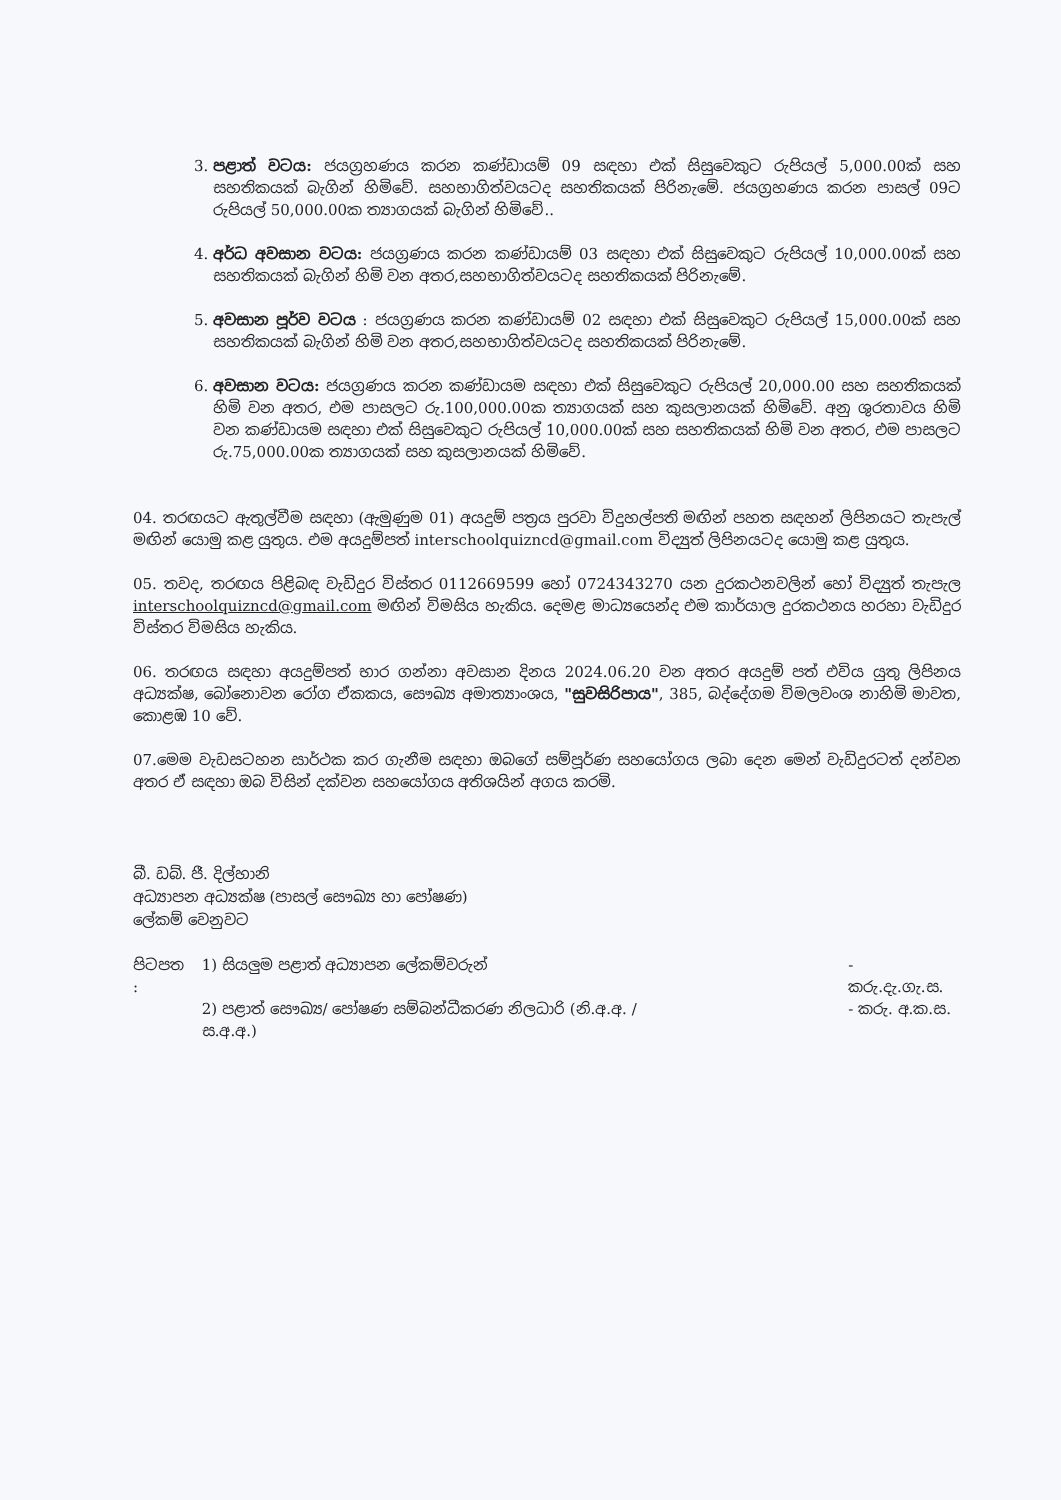3. පළාත් වටය: ජයග්‍රහණය කරන කණ්ඩායම් 09 සඳහා එක් සිසුවෙකුට රුපියල් 5,000.00ක් සහ සහතිකයක් බැගින් හිමිවේ. සහභාගිත්වයටද සහතිකයක් පිරිනැමේ. ජයග්‍රහණය කරන පාසල් 09ට රුපියල් 50,000.00ක ත්‍යාගයක් බැගින් හිමිවේ..
4. අර්ධ අවසාන වටය: ජයග්‍රණය කරන කණ්ඩායම් 03 සඳහා එක් සිසුවෙකුට රුපියල් 10,000.00ක් සහ සහතිකයක් බැගින් හිමි වන අතර,සහභාගිත්වයටද සහතිකයක් පිරිනැමේ.
5. අවසාන පූර්ව වටය : ජයග්‍රණය කරන කණ්ඩායම් 02 සඳහා එක් සිසුවෙකුට රුපියල් 15,000.00ක් සහ සහතිකයක් බැගින් හිමි වන අතර,සහභාගිත්වයටද සහතිකයක් පිරිනැමේ.
6. අවසාන වටය: ජයග්‍රණය කරන කණ්ඩායම සඳහා එක් සිසුවෙකුට රුපියල් 20,000.00 සහ සහතිකයක් හිමි වන අතර, එම පාසලට රු.100,000.00ක ත්‍යාගයක් සහ කුසලානයක් හිමිවේ. අනු ශුරතාවය හිමි වන කණ්ඩායම සඳහා එක් සිසුවෙකුට රුපියල් 10,000.00ක් සහ සහතිකයක් හිමි වන අතර, එම පාසලට රු.75,000.00ක ත්‍යාගයක් සහ කුසලානයක් හිමිවේ.
04. තරඟයට ඇතුල්වීම සඳහා (ඇමුණුම 01) අයදුම් පත්‍රය පුරවා විදුහල්පති මඟින් පහත සඳහන් ලිපිනයට තැපැල් මඟින් යොමු කළ යුතුය. එම අයදුම්පත් interschoolquizncd@gmail.com විද්‍යුත් ලිපිනයටද යොමු කළ යුතුය.
05. තවද, තරඟය පිළිබඳ වැඩිදුර විස්තර 0112669599 හෝ 0724343270 යන දුරකථනවලින් හෝ විද්‍යුත් තැපැල interschoolquizncd@gmail.com මඟින් විමසිය හැකිය. දෙමළ මාධ්‍යයෙන්ද එම කාර්යාල දුරකථනය හරහා වැඩිදුර විස්තර විමසිය හැකිය.
06. තරඟය සඳහා අයදුම්පත් භාර ගන්නා අවසාන දිනය 2024.06.20 වන අතර අයදුම් පත් එවිය යුතු ලිපිනය අධ්‍යක්ෂ, බෝනොවන රෝග ඒකකය, සෞඛ්‍ය අමාත්‍යාංශය, "සුවසිරිපාය", 385, බද්දේගම විමලවංශ නාහිමි මාවත, කොළඹ 10 වේ.
07.මෙම වැඩසටහන සාර්ථක කර ගැනීම සඳහා ඔබගේ සම්පූර්ණ සහයෝගය ලබා දෙන මෙන් වැඩිදුරටත් දන්වන අතර ඒ සඳහා ඔබ විසින් දක්වන සහයෝගය අතිශයින් අගය කරමි.
බී. ඩබ්. ජී. දිල්හානි
අධ්‍යාපන අධ්‍යක්ෂ (පාසල් සෞඛ්‍ය හා පෝෂණ)
ලේකම් වෙනුවට
| පිටපත : | 1) සියලුම පළාත් අධ්‍යාපන ලේකම්වරුන් | - කරු.දැ.ගැ.ස. |
| | 2) පළාත් සෞඛ්‍ය/ පෝෂණ සම්බන්ධීකරණ නිලධාරි (නි.අ.අ. / ස.අ.අ.) | - කරු. අ.ක.ස. |